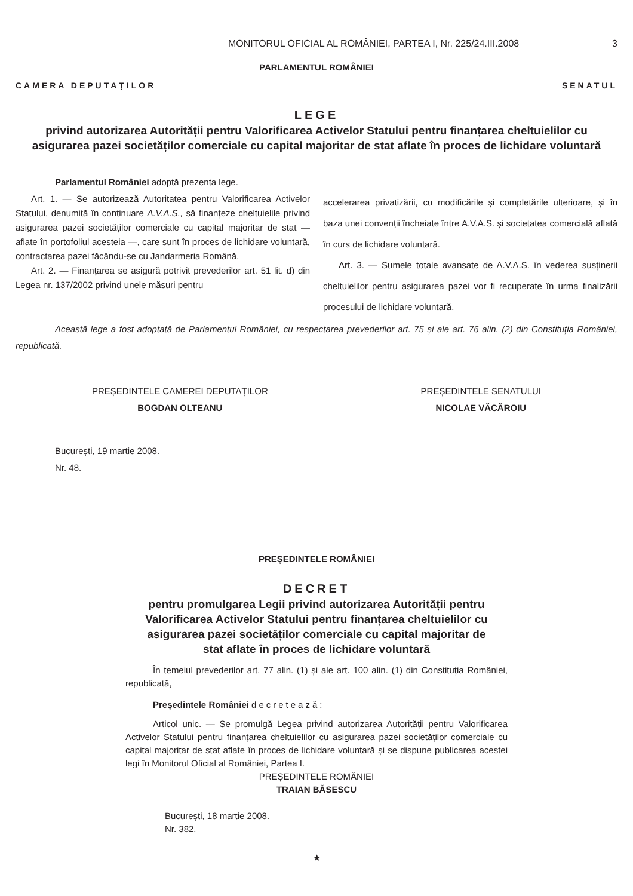MONITORUL OFICIAL AL ROMÂNIEI, PARTEA I, Nr. 225/24.III.2008 3
PARLAMENTUL ROMÂNIEI
CAMERA DEPUTAȚILOR SENATUL
LEGE
privind autorizarea Autorității pentru Valorificarea Activelor Statului pentru finanțarea cheltuielilor cu asigurarea pazei societăților comerciale cu capital majoritar de stat aflate în proces de lichidare voluntară
Parlamentul României adoptă prezenta lege.
Art. 1. — Se autorizează Autoritatea pentru Valorificarea Activelor Statului, denumită în continuare A.V.A.S., să finanțeze cheltuielile privind asigurarea pazei societăților comerciale cu capital majoritar de stat — aflate în portofoliul acesteia —, care sunt în proces de lichidare voluntară, contractarea pazei făcându-se cu Jandarmeria Română.
Art. 2. — Finanțarea se asigură potrivit prevederilor art. 51 lit. d) din Legea nr. 137/2002 privind unele măsuri pentru
accelerarea privatizării, cu modificările și completările ulterioare, și în baza unei convenții încheiate între A.V.A.S. și societatea comercială aflată în curs de lichidare voluntară.
Art. 3. — Sumele totale avansate de A.V.A.S. în vederea susținerii cheltuielilor pentru asigurarea pazei vor fi recuperate în urma finalizării procesului de lichidare voluntară.
Această lege a fost adoptată de Parlamentul României, cu respectarea prevederilor art. 75 și ale art. 76 alin. (2) din Constituția României, republicată.
PREȘEDINTELE CAMEREI DEPUTAȚILOR
BOGDAN OLTEANU
PREȘEDINTELE SENATULUI
NICOLAE VĂCĂROIU
București, 19 martie 2008.
Nr. 48.
PREȘEDINTELE ROMÂNIEI
DECRET
pentru promulgarea Legii privind autorizarea Autorității pentru Valorificarea Activelor Statului pentru finanțarea cheltuielilor cu asigurarea pazei societăților comerciale cu capital majoritar de stat aflate în proces de lichidare voluntară
În temeiul prevederilor art. 77 alin. (1) și ale art. 100 alin. (1) din Constituția României, republicată,
Președintele României decretează:
Articol unic. — Se promulgă Legea privind autorizarea Autorității pentru Valorificarea Activelor Statului pentru finanțarea cheltuielilor cu asigurarea pazei societăților comerciale cu capital majoritar de stat aflate în proces de lichidare voluntară și se dispune publicarea acestei legi în Monitorul Oficial al României, Partea I.
PREȘEDINTELE ROMÂNIEI
TRAIAN BĂSESCU
București, 18 martie 2008.
Nr. 382.
★